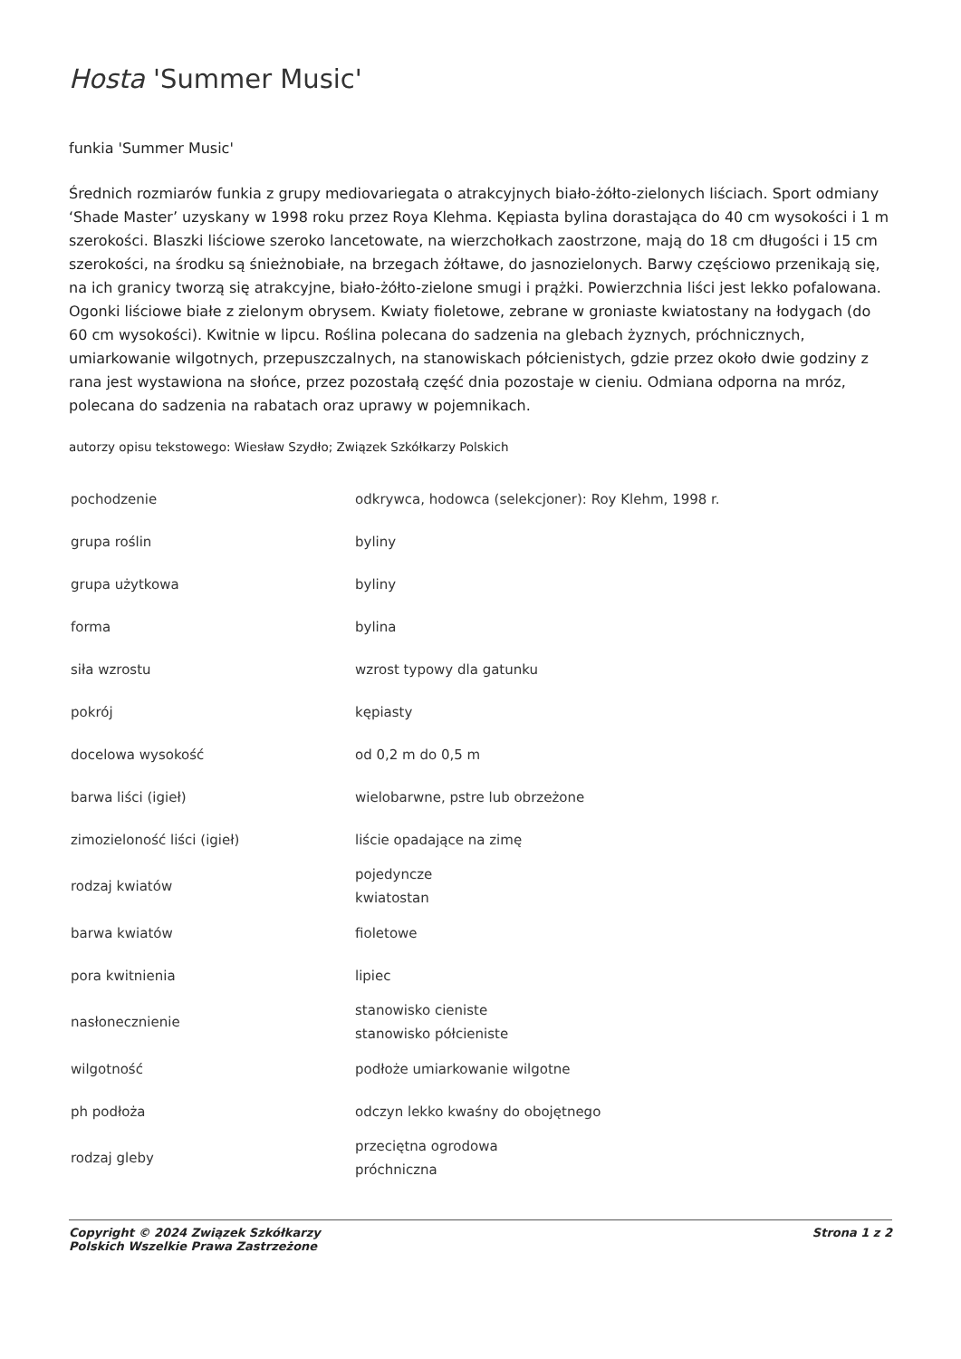Hosta 'Summer Music'
funkia 'Summer Music'
Średnich rozmiarów funkia z grupy mediovariegata o atrakcyjnych biało-żółto-zielonych liściach. Sport odmiany ‘Shade Master’ uzyskany w 1998 roku przez Roya Klehma. Kępiasta bylina dorastająca do 40 cm wysokości i 1 m szerokości. Blaszki liściowe szeroko lancetowate, na wierzchołkach zaostrzone, mają do 18 cm długości i 15 cm szerokości, na środku są śnieżnobiałe, na brzegach żółtawe, do jasnozielonych. Barwy częściowo przenikają się, na ich granicy tworzą się atrakcyjne, biało-żółto-zielone smugi i prążki. Powierzchnia liści jest lekko pofalowana. Ogonki liściowe białe z zielonym obrysem. Kwiaty fioletowe, zebrane w groniaste kwiatostany na łodygach (do 60 cm wysokości). Kwitnie w lipcu. Roślina polecana do sadzenia na glebach żyznych, próchnicznych, umiarkowanie wilgotnych, przepuszczalnych, na stanowiskach półcienistych, gdzie przez około dwie godziny z rana jest wystawiona na słońce, przez pozostałą część dnia pozostaje w cieniu. Odmiana odporna na mróz, polecana do sadzenia na rabatach oraz uprawy w pojemnikach.
autorzy opisu tekstowego: Wiesław Szydło; Związek Szkółkarzy Polskich
| pochodzenie | odkrywca, hodowca (selekcjoner): Roy Klehm, 1998 r. |
| grupa roślin | byliny |
| grupa użytkowa | byliny |
| forma | bylina |
| siła wzrostu | wzrost typowy dla gatunku |
| pokrój | kępiasty |
| docelowa wysokość | od 0,2 m do 0,5 m |
| barwa liści (igieł) | wielobarwne, pstre lub obrzeżone |
| zimozieloność liści (igieł) | liście opadające na zimę |
| rodzaj kwiatów | pojedyncze kwiatostan |
| barwa kwiatów | fioletowe |
| pora kwitnienia | lipiec |
| nasłonecznienie | stanowisko cieniste stanowisko półcieniste |
| wilgotność | podłoże umiarkowanie wilgotne |
| ph podłoża | odczyn lekko kwaśny do obojętnego |
| rodzaj gleby | przeciętna ogrodowa próchniczna |
Copyright © 2024 Związek Szkółkarzy
Polskich Wszelkie Prawa Zastrzeżone
Strona 1 z 2